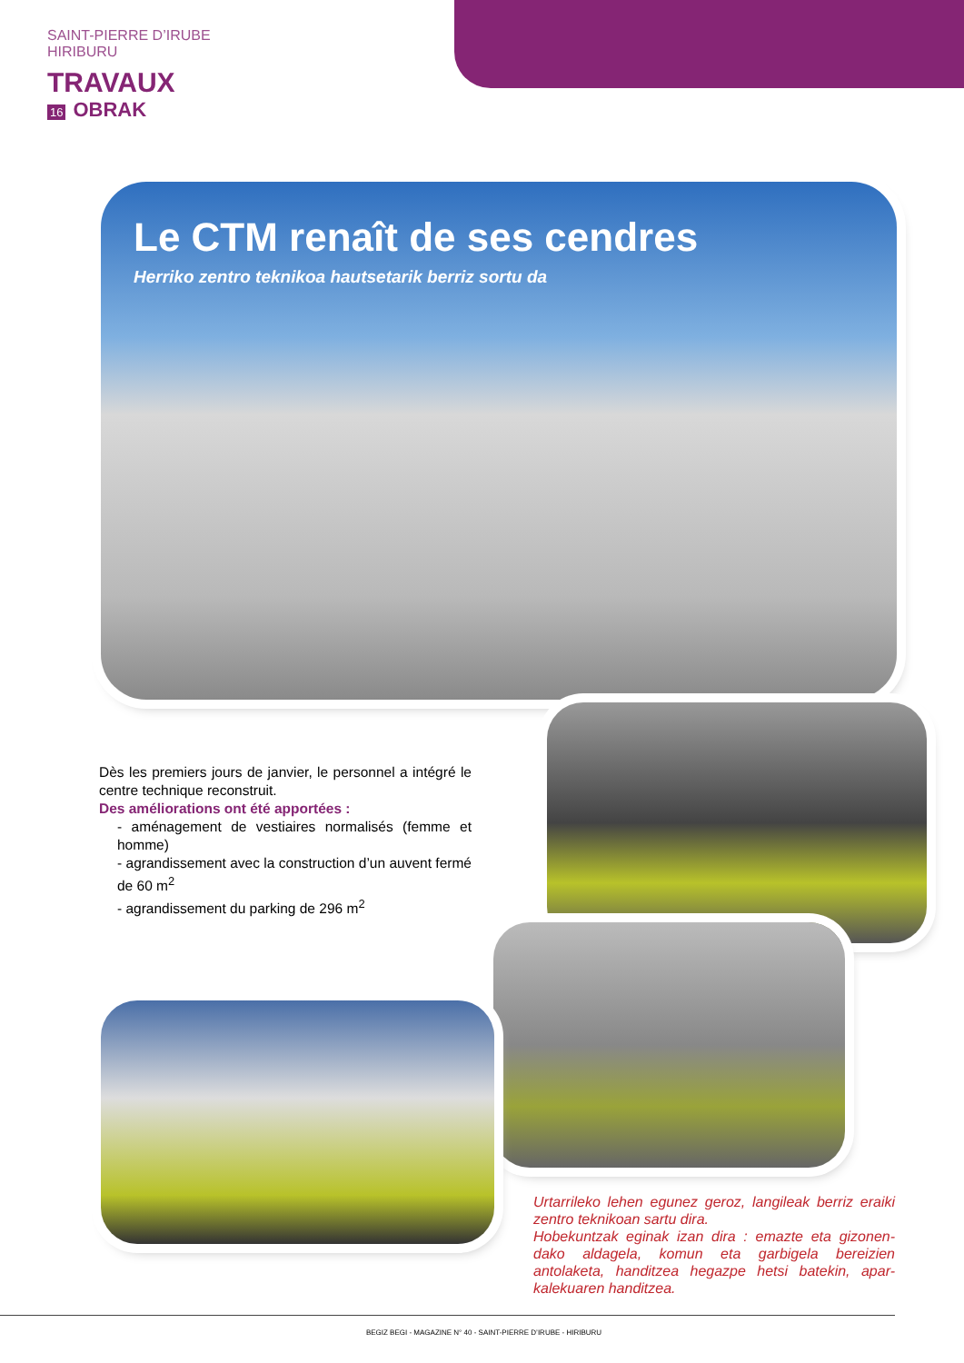SAINT-PIERRE D’IRUBE
HIRIBURU
TRAVAUX
16 OBRAK
Le CTM renaît de ses cendres
Herriko zentro teknikoa hautsetarik berriz sortu da
Dès les premiers jours de janvier, le personnel a intégré le centre technique reconstruit.
Des améliorations ont été apportées :
- aménagement de vestiaires normalisés (femme et homme)
- agrandissement avec la construction d’un auvent fermé de 60 m<sup>2</sup>
- agrandissement du parking de 296 m<sup>2</sup>
Urtarrileko lehen egunez geroz, langileak berriz eraiki zentro teknikoan sartu dira.
Hobekuntzak eginak izan dira : emazte eta gizonen-dako aldagela, komun eta garbigela bereizien antolaketa, handitzea hegazpe hetsi batekin, apar-kalekuaren handitzea.
BEGIZ BEGI - MAGAZINE N° 40 - SAINT-PIERRE D’IRUBE - HIRIBURU